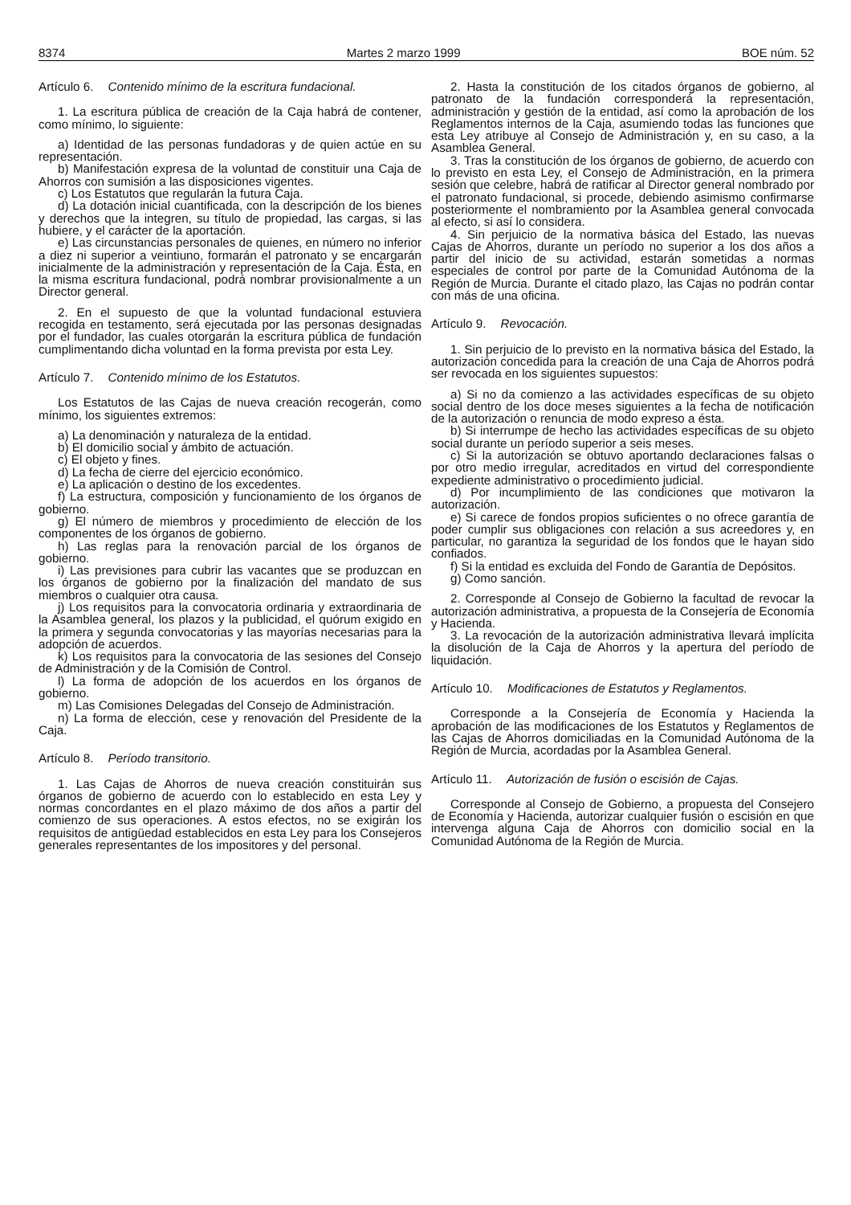8374 Martes 2 marzo 1999 BOE núm. 52
Artículo 6. Contenido mínimo de la escritura fundacional.
1. La escritura pública de creación de la Caja habrá de contener, como mínimo, lo siguiente:
a) Identidad de las personas fundadoras y de quien actúe en su representación.
b) Manifestación expresa de la voluntad de constituir una Caja de Ahorros con sumisión a las disposiciones vigentes.
c) Los Estatutos que regularán la futura Caja.
d) La dotación inicial cuantificada, con la descripción de los bienes y derechos que la integren, su título de propiedad, las cargas, si las hubiere, y el carácter de la aportación.
e) Las circunstancias personales de quienes, en número no inferior a diez ni superior a veintiuno, formarán el patronato y se encargarán inicialmente de la administración y representación de la Caja. Ésta, en la misma escritura fundacional, podrá nombrar provisionalmente a un Director general.
2. En el supuesto de que la voluntad fundacional estuviera recogida en testamento, será ejecutada por las personas designadas por el fundador, las cuales otorgarán la escritura pública de fundación cumplimentando dicha voluntad en la forma prevista por esta Ley.
Artículo 7. Contenido mínimo de los Estatutos.
Los Estatutos de las Cajas de nueva creación recogerán, como mínimo, los siguientes extremos:
a) La denominación y naturaleza de la entidad.
b) El domicilio social y ámbito de actuación.
c) El objeto y fines.
d) La fecha de cierre del ejercicio económico.
e) La aplicación o destino de los excedentes.
f) La estructura, composición y funcionamiento de los órganos de gobierno.
g) El número de miembros y procedimiento de elección de los componentes de los órganos de gobierno.
h) Las reglas para la renovación parcial de los órganos de gobierno.
i) Las previsiones para cubrir las vacantes que se produzcan en los órganos de gobierno por la finalización del mandato de sus miembros o cualquier otra causa.
j) Los requisitos para la convocatoria ordinaria y extraordinaria de la Asamblea general, los plazos y la publicidad, el quórum exigido en la primera y segunda convocatorias y las mayorías necesarias para la adopción de acuerdos.
k) Los requisitos para la convocatoria de las sesiones del Consejo de Administración y de la Comisión de Control.
l) La forma de adopción de los acuerdos en los órganos de gobierno.
m) Las Comisiones Delegadas del Consejo de Administración.
n) La forma de elección, cese y renovación del Presidente de la Caja.
Artículo 8. Período transitorio.
1. Las Cajas de Ahorros de nueva creación constituirán sus órganos de gobierno de acuerdo con lo establecido en esta Ley y normas concordantes en el plazo máximo de dos años a partir del comienzo de sus operaciones. A estos efectos, no se exigirán los requisitos de antigüedad establecidos en esta Ley para los Consejeros generales representantes de los impositores y del personal.
2. Hasta la constitución de los citados órganos de gobierno, al patronato de la fundación corresponderá la representación, administración y gestión de la entidad, así como la aprobación de los Reglamentos internos de la Caja, asumiendo todas las funciones que esta Ley atribuye al Consejo de Administración y, en su caso, a la Asamblea General.
3. Tras la constitución de los órganos de gobierno, de acuerdo con lo previsto en esta Ley, el Consejo de Administración, en la primera sesión que celebre, habrá de ratificar al Director general nombrado por el patronato fundacional, si procede, debiendo asimismo confirmarse posteriormente el nombramiento por la Asamblea general convocada al efecto, si así lo considera.
4. Sin perjuicio de la normativa básica del Estado, las nuevas Cajas de Ahorros, durante un período no superior a los dos años a partir del inicio de su actividad, estarán sometidas a normas especiales de control por parte de la Comunidad Autónoma de la Región de Murcia. Durante el citado plazo, las Cajas no podrán contar con más de una oficina.
Artículo 9. Revocación.
1. Sin perjuicio de lo previsto en la normativa básica del Estado, la autorización concedida para la creación de una Caja de Ahorros podrá ser revocada en los siguientes supuestos:
a) Si no da comienzo a las actividades específicas de su objeto social dentro de los doce meses siguientes a la fecha de notificación de la autorización o renuncia de modo expreso a ésta.
b) Si interrumpe de hecho las actividades específicas de su objeto social durante un período superior a seis meses.
c) Si la autorización se obtuvo aportando declaraciones falsas o por otro medio irregular, acreditados en virtud del correspondiente expediente administrativo o procedimiento judicial.
d) Por incumplimiento de las condiciones que motivaron la autorización.
e) Si carece de fondos propios suficientes o no ofrece garantía de poder cumplir sus obligaciones con relación a sus acreedores y, en particular, no garantiza la seguridad de los fondos que le hayan sido confiados.
f) Si la entidad es excluida del Fondo de Garantía de Depósitos.
g) Como sanción.
2. Corresponde al Consejo de Gobierno la facultad de revocar la autorización administrativa, a propuesta de la Consejería de Economía y Hacienda.
3. La revocación de la autorización administrativa llevará implícita la disolución de la Caja de Ahorros y la apertura del período de liquidación.
Artículo 10. Modificaciones de Estatutos y Reglamentos.
Corresponde a la Consejería de Economía y Hacienda la aprobación de las modificaciones de los Estatutos y Reglamentos de las Cajas de Ahorros domiciliadas en la Comunidad Autónoma de la Región de Murcia, acordadas por la Asamblea General.
Artículo 11. Autorización de fusión o escisión de Cajas.
Corresponde al Consejo de Gobierno, a propuesta del Consejero de Economía y Hacienda, autorizar cualquier fusión o escisión en que intervenga alguna Caja de Ahorros con domicilio social en la Comunidad Autónoma de la Región de Murcia.